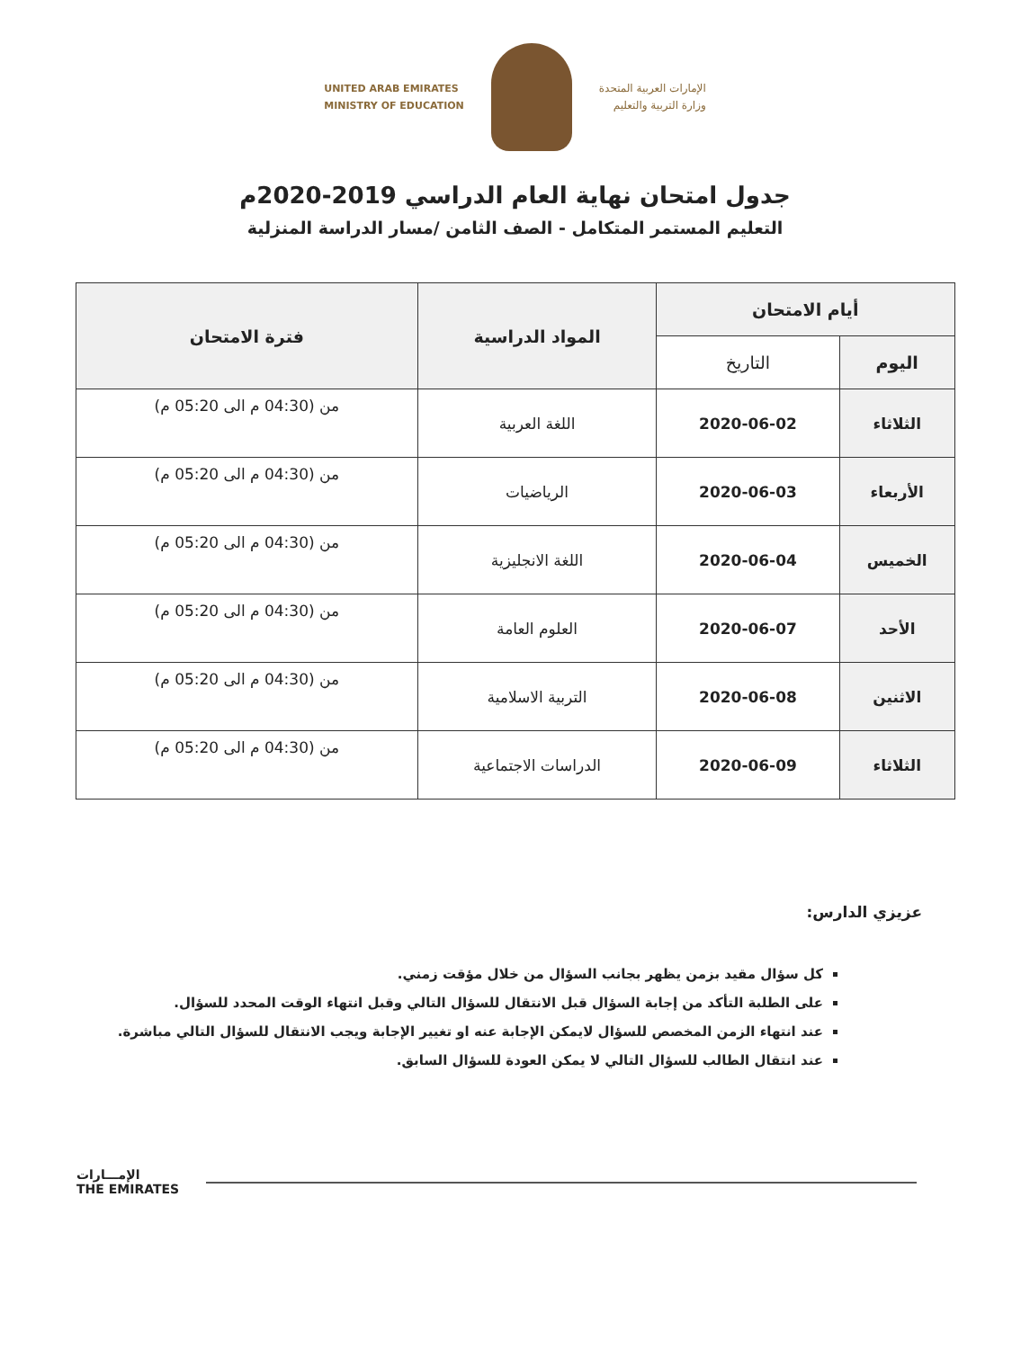UNITED ARAB EMIRATES
MINISTRY OF EDUCATION
الإمارات العربية المتحدة
وزارة التربية والتعليم
جدول امتحان نهاية العام الدراسي 2019-2020م
التعليم المستمر المتكامل - الصف الثامن /مسار الدراسة المنزلية
| أيام الامتحان | | المواد الدراسية | فترة الامتحان |
| --- | --- | --- | --- |
| اليوم | التاريخ | | |
| الثلاثاء | 2020-06-02 | اللغة العربية | من (04:30 م الى 05:20 م) |
| الأربعاء | 2020-06-03 | الرياضيات | من (04:30 م الى 05:20 م) |
| الخميس | 2020-06-04 | اللغة الانجليزية | من (04:30 م الى 05:20 م) |
| الأحد | 2020-06-07 | العلوم العامة | من (04:30 م الى 05:20 م) |
| الاثنين | 2020-06-08 | التربية الاسلامية | من (04:30 م الى 05:20 م) |
| الثلاثاء | 2020-06-09 | الدراسات الاجتماعية | من (04:30 م الى 05:20 م) |
عزيزي الدارس:
كل سؤال مقيد بزمن يظهر بجانب السؤال من خلال مؤقت زمني.
على الطلبة التأكد من إجابة السؤال قبل الانتقال للسؤال التالي وقبل انتهاء الوقت المحدد للسؤال.
عند انتهاء الزمن المخصص للسؤال لايمكن الإجابة عنه او تغيير الإجابة ويجب الانتقال للسؤال التالي مباشرة.
عند انتقال الطالب للسؤال التالي لا يمكن العودة للسؤال السابق.
الإمـــارات
THE EMIRATES